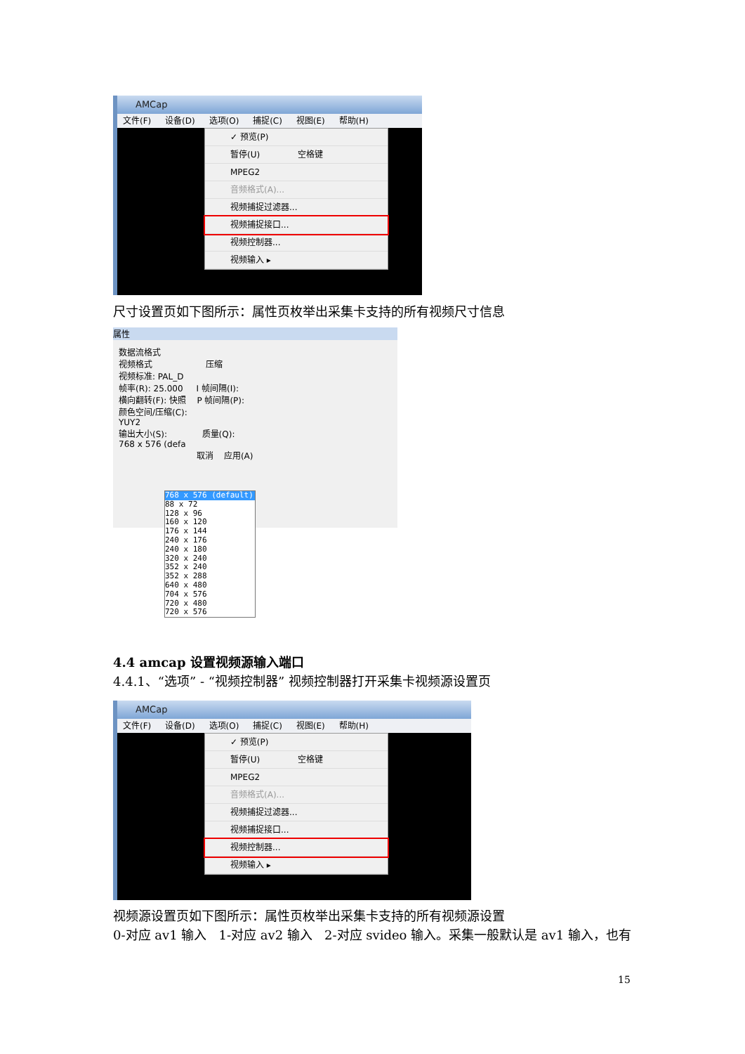AMCap
文件(F) 设备(D) 选项(O) 捕捉(C) 视图(E) 帮助(H)
✓ 预览(P)
暂停(U) 空格键
MPEG2
音频格式(A)...
视频捕捉过滤器...
视频捕捉接口...
视频控制器...
视频输入 ▸
尺寸设置页如下图所示：属性页枚举出采集卡支持的所有视频尺寸信息
属性
数据流格式
视频格式 压缩
视频标准: PAL_D
帧率(R): 25.000 I 帧间隔(I):
横向翻转(F): 快照 P 帧间隔(P):
颜色空间/压缩(C):
YUY2
输出大小(S): 质量(Q):
768 x 576 (defa
取消 应用(A)
768 x 576 (default)
88 x 72
128 x 96
160 x 120
176 x 144
240 x 176
240 x 180
320 x 240
352 x 240
352 x 288
640 x 480
704 x 576
720 x 480
720 x 576
4.4 amcap 设置视频源输入端口
4.4.1、“选项” - “视频控制器” 视频控制器打开采集卡视频源设置页
AMCap
文件(F) 设备(D) 选项(O) 捕捉(C) 视图(E) 帮助(H)
✓ 预览(P)
暂停(U) 空格键
MPEG2
音频格式(A)...
视频捕捉过滤器...
视频捕捉接口...
视频控制器...
视频输入 ▸
视频源设置页如下图所示：属性页枚举出采集卡支持的所有视频源设置
0-对应 av1 输入 1-对应 av2 输入 2-对应 svideo 输入。采集一般默认是 av1 输入，也有
15